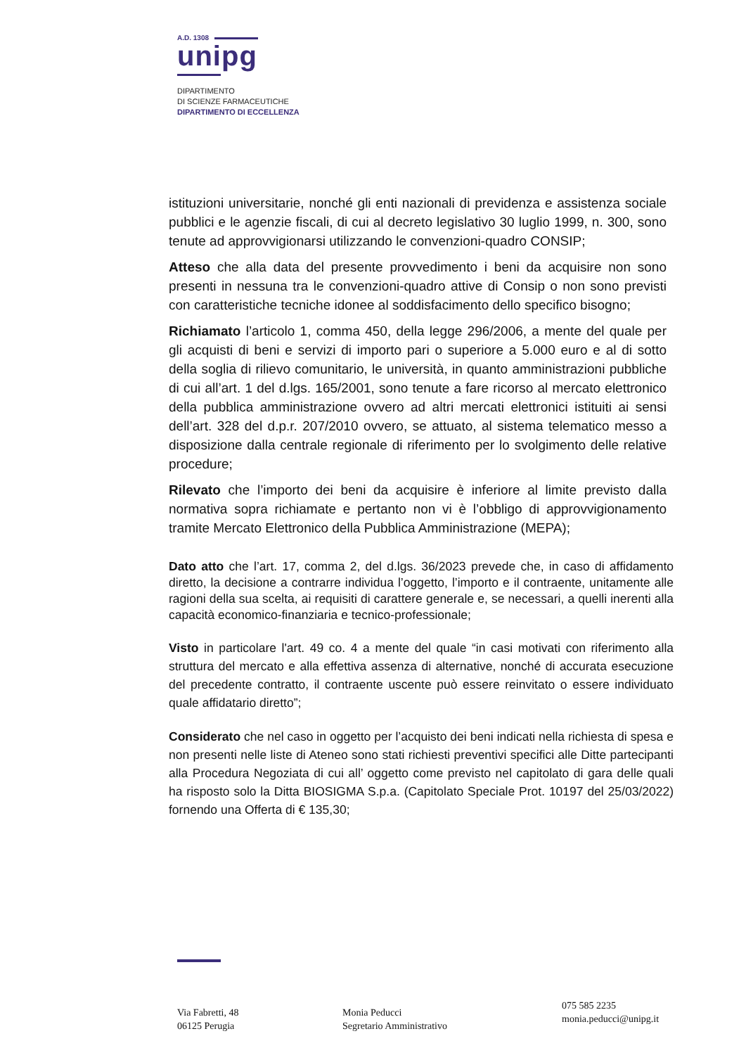A.D. 1308
unipg
DIPARTIMENTO
DI SCIENZE FARMACEUTICHE
DIPARTIMENTO DI ECCELLENZA
istituzioni universitarie, nonché gli enti nazionali di previdenza e assistenza sociale pubblici e le agenzie fiscali, di cui al decreto legislativo 30 luglio 1999, n. 300, sono tenute ad approvvigionarsi utilizzando le convenzioni-quadro CONSIP;
Atteso che alla data del presente provvedimento i beni da acquisire non sono presenti in nessuna tra le convenzioni-quadro attive di Consip o non sono previsti con caratteristiche tecniche idonee al soddisfacimento dello specifico bisogno;
Richiamato l’articolo 1, comma 450, della legge 296/2006, a mente del quale per gli acquisti di beni e servizi di importo pari o superiore a 5.000 euro e al di sotto della soglia di rilievo comunitario, le università, in quanto amministrazioni pubbliche di cui all’art. 1 del d.lgs. 165/2001, sono tenute a fare ricorso al mercato elettronico della pubblica amministrazione ovvero ad altri mercati elettronici istituiti ai sensi dell’art. 328 del d.p.r. 207/2010 ovvero, se attuato, al sistema telematico messo a disposizione dalla centrale regionale di riferimento per lo svolgimento delle relative procedure;
Rilevato che l’importo dei beni da acquisire è inferiore al limite previsto dalla normativa sopra richiamate e pertanto non vi è l’obbligo di approvvigionamento tramite Mercato Elettronico della Pubblica Amministrazione (MEPA);
Dato atto che l’art. 17, comma 2, del d.lgs. 36/2023 prevede che, in caso di affidamento diretto, la decisione a contrarre individua l’oggetto, l’importo e il contraente, unitamente alle ragioni della sua scelta, ai requisiti di carattere generale e, se necessari, a quelli inerenti alla capacità economico-finanziaria e tecnico-professionale;
Visto in particolare l'art. 49 co. 4 a mente del quale “in casi motivati con riferimento alla struttura del mercato e alla effettiva assenza di alternative, nonché di accurata esecuzione del precedente contratto, il contraente uscente può essere reinvitato o essere individuato quale affidatario diretto”;
Considerato che nel caso in oggetto per l’acquisto dei beni indicati nella richiesta di spesa e non presenti nelle liste di Ateneo sono stati richiesti preventivi specifici alle Ditte partecipanti alla Procedura Negoziata di cui all’ oggetto come previsto nel capitolato di gara delle quali ha risposto solo la Ditta BIOSIGMA S.p.a. (Capitolato Speciale Prot. 10197 del 25/03/2022) fornendo una Offerta di € 135,30;
Via Fabretti, 48
06125 Perugia
Monia Peducci
Segretario Amministrativo
075 585 2235
monia.peducci@unipg.it